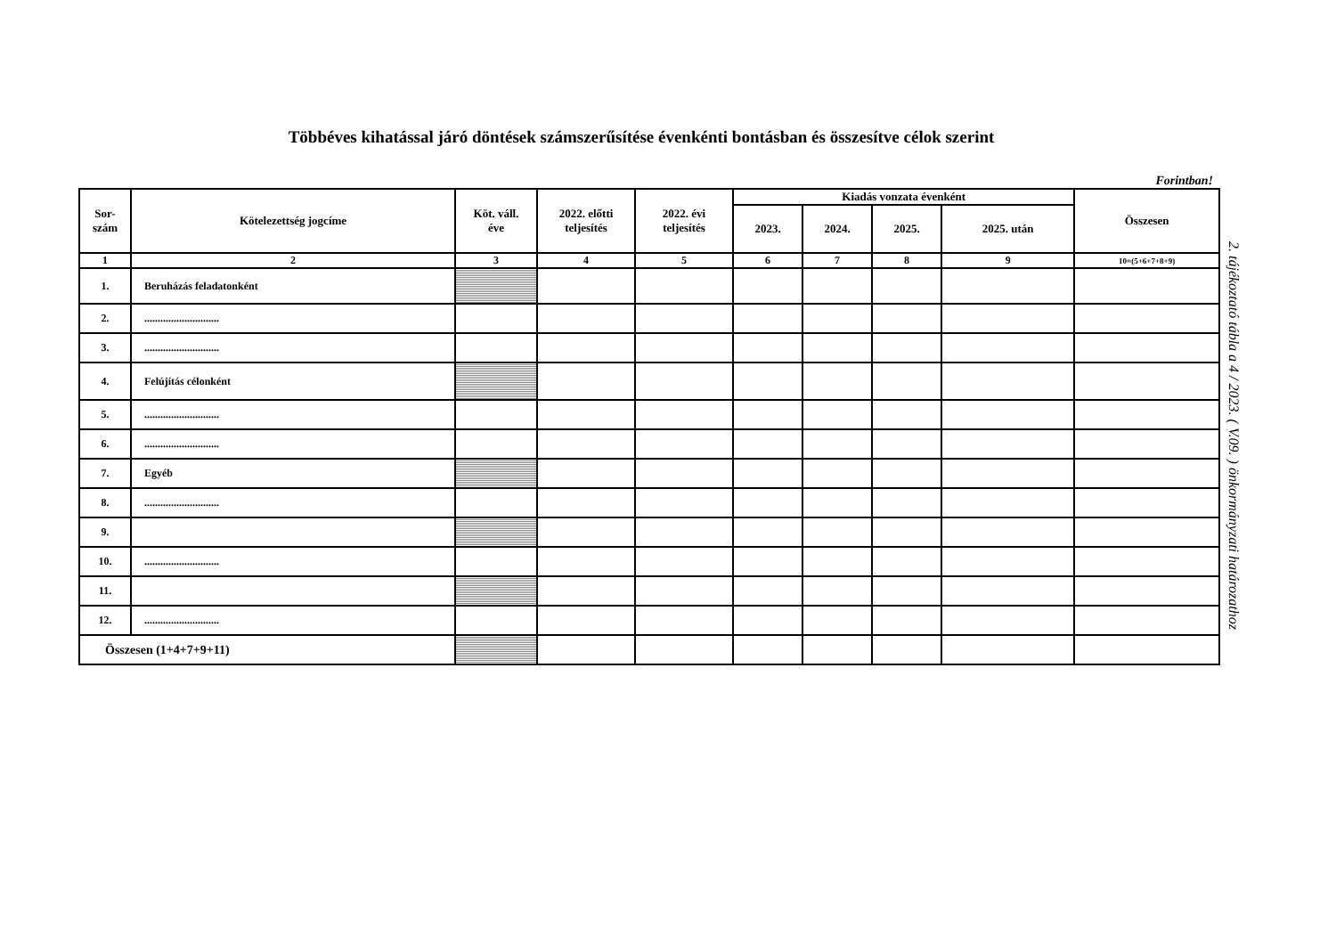Többéves kihatással járó döntések számszerűsítése évenkénti bontásban és összesítve célok szerint
Forintban!
| Sor- szám | Kötelezettség jogcíme | Köt. váll. éve | 2022. előtti teljesítés | 2022. évi teljesítés | Kiadás vonzata évenként | | | | Összesen |
| --- | --- | --- | --- | --- | --- | --- | --- | --- | --- |
| | | | | | 2023. | 2024. | 2025. | 2025. után | |
| 1 | 2 | 3 | 4 | 5 | 6 | 7 | 8 | 9 | 10=(5+6+7+8+9) |
| 1. | Beruházás feladatonként | | | | | | | | |
| 2. | ............................ | | | | | | | | |
| 3. | ............................ | | | | | | | | |
| 4. | Felújítás célonként | | | | | | | | |
| 5. | ............................ | | | | | | | | |
| 6. | ............................ | | | | | | | | |
| 7. | Egyéb | | | | | | | | |
| 8. | ............................ | | | | | | | | |
| 9. | | | | | | | | | |
| 10. | ............................ | | | | | | | | |
| 11. | | | | | | | | | |
| 12. | ............................ | | | | | | | | |
| Összesen (1+4+7+9+11) | | | | | | | | | |
2. tájékoztató tábla a 4 / 2023. ( V.09. ) önkormányzati határozathoz